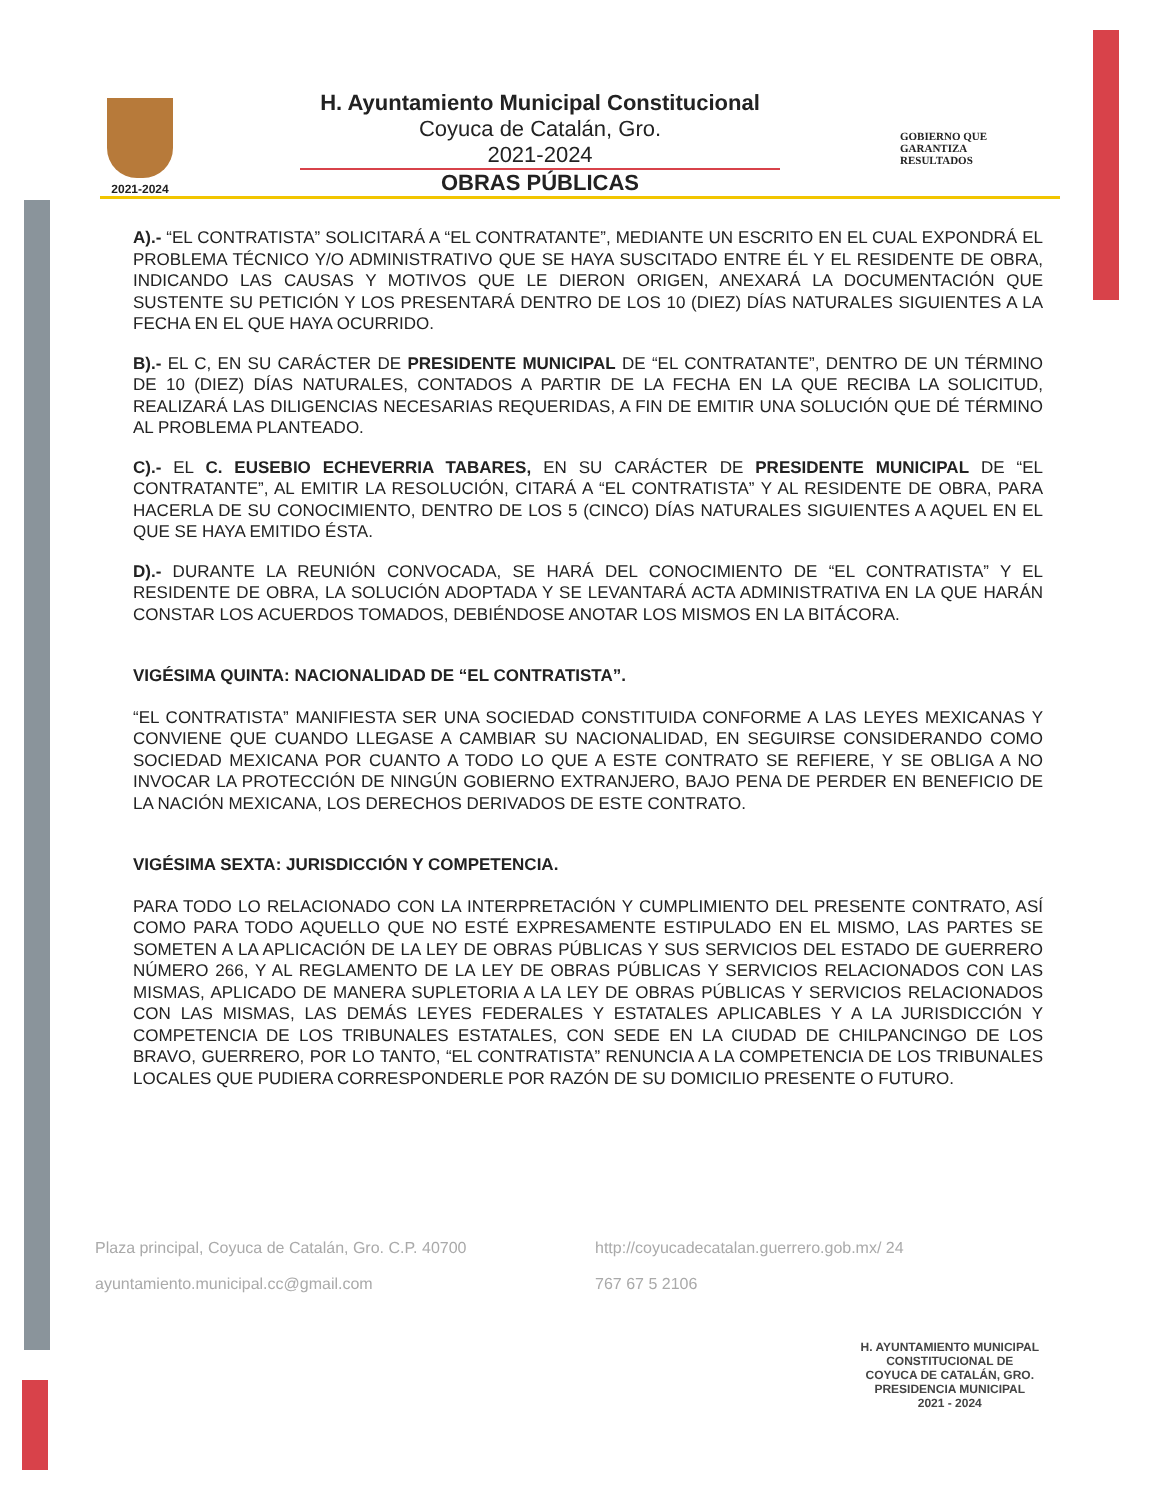2021-2024
H. Ayuntamiento Municipal Constitucional
Coyuca de Catalán, Gro.
2021-2024
OBRAS PÚBLICAS
GOBIERNO QUE
GARANTIZA
RESULTADOS
A).- “EL CONTRATISTA” SOLICITARÁ A “EL CONTRATANTE”, MEDIANTE UN ESCRITO EN EL CUAL EXPONDRÁ EL PROBLEMA TÉCNICO Y/O ADMINISTRATIVO QUE SE HAYA SUSCITADO ENTRE ÉL Y EL RESIDENTE DE OBRA, INDICANDO LAS CAUSAS Y MOTIVOS QUE LE DIERON ORIGEN, ANEXARÁ LA DOCUMENTACIÓN QUE SUSTENTE SU PETICIÓN Y LOS PRESENTARÁ DENTRO DE LOS 10 (DIEZ) DÍAS NATURALES SIGUIENTES A LA FECHA EN EL QUE HAYA OCURRIDO.
B).- EL C, EN SU CARÁCTER DE PRESIDENTE MUNICIPAL DE “EL CONTRATANTE”, DENTRO DE UN TÉRMINO DE 10 (DIEZ) DÍAS NATURALES, CONTADOS A PARTIR DE LA FECHA EN LA QUE RECIBA LA SOLICITUD, REALIZARÁ LAS DILIGENCIAS NECESARIAS REQUERIDAS, A FIN DE EMITIR UNA SOLUCIÓN QUE DÉ TÉRMINO AL PROBLEMA PLANTEADO.
C).- EL C. EUSEBIO ECHEVERRIA TABARES, EN SU CARÁCTER DE PRESIDENTE MUNICIPAL DE “EL CONTRATANTE”, AL EMITIR LA RESOLUCIÓN, CITARÁ A “EL CONTRATISTA” Y AL RESIDENTE DE OBRA, PARA HACERLA DE SU CONOCIMIENTO, DENTRO DE LOS 5 (CINCO) DÍAS NATURALES SIGUIENTES A AQUEL EN EL QUE SE HAYA EMITIDO ÉSTA.
D).- DURANTE LA REUNIÓN CONVOCADA, SE HARÁ DEL CONOCIMIENTO DE “EL CONTRATISTA” Y EL RESIDENTE DE OBRA, LA SOLUCIÓN ADOPTADA Y SE LEVANTARÁ ACTA ADMINISTRATIVA EN LA QUE HARÁN CONSTAR LOS ACUERDOS TOMADOS, DEBIÉNDOSE ANOTAR LOS MISMOS EN LA BITÁCORA.
VIGÉSIMA QUINTA: NACIONALIDAD DE “EL CONTRATISTA”.
“EL CONTRATISTA” MANIFIESTA SER UNA SOCIEDAD CONSTITUIDA CONFORME A LAS LEYES MEXICANAS Y CONVIENE QUE CUANDO LLEGASE A CAMBIAR SU NACIONALIDAD, EN SEGUIRSE CONSIDERANDO COMO SOCIEDAD MEXICANA POR CUANTO A TODO LO QUE A ESTE CONTRATO SE REFIERE, Y SE OBLIGA A NO INVOCAR LA PROTECCIÓN DE NINGÚN GOBIERNO EXTRANJERO, BAJO PENA DE PERDER EN BENEFICIO DE LA NACIÓN MEXICANA, LOS DERECHOS DERIVADOS DE ESTE CONTRATO.
VIGÉSIMA SEXTA: JURISDICCIÓN Y COMPETENCIA.
PARA TODO LO RELACIONADO CON LA INTERPRETACIÓN Y CUMPLIMIENTO DEL PRESENTE CONTRATO, ASÍ COMO PARA TODO AQUELLO QUE NO ESTÉ EXPRESAMENTE ESTIPULADO EN EL MISMO, LAS PARTES SE SOMETEN A LA APLICACIÓN DE LA LEY DE OBRAS PÚBLICAS Y SUS SERVICIOS DEL ESTADO DE GUERRERO NÚMERO 266, Y AL REGLAMENTO DE LA LEY DE OBRAS PÚBLICAS Y SERVICIOS RELACIONADOS CON LAS MISMAS, APLICADO DE MANERA SUPLETORIA A LA LEY DE OBRAS PÚBLICAS Y SERVICIOS RELACIONADOS CON LAS MISMAS, LAS DEMÁS LEYES FEDERALES Y ESTATALES APLICABLES Y A LA JURISDICCIÓN Y COMPETENCIA DE LOS TRIBUNALES ESTATALES, CON SEDE EN LA CIUDAD DE CHILPANCINGO DE LOS BRAVO, GUERRERO, POR LO TANTO, “EL CONTRATISTA” RENUNCIA A LA COMPETENCIA DE LOS TRIBUNALES LOCALES QUE PUDIERA CORRESPONDERLE POR RAZÓN DE SU DOMICILIO PRESENTE O FUTURO.
H. AYUNTAMIENTO MUNICIPAL
CONSTITUCIONAL DE
COYUCA DE CATALÁN, GRO.
PRESIDENCIA MUNICIPAL
2021 - 2024
Plaza principal, Coyuca de Catalán, Gro. C.P. 40700
http://coyucadecatalan.guerrero.gob.mx/ 24
ayuntamiento.municipal.cc@gmail.com
767 67 5 2106